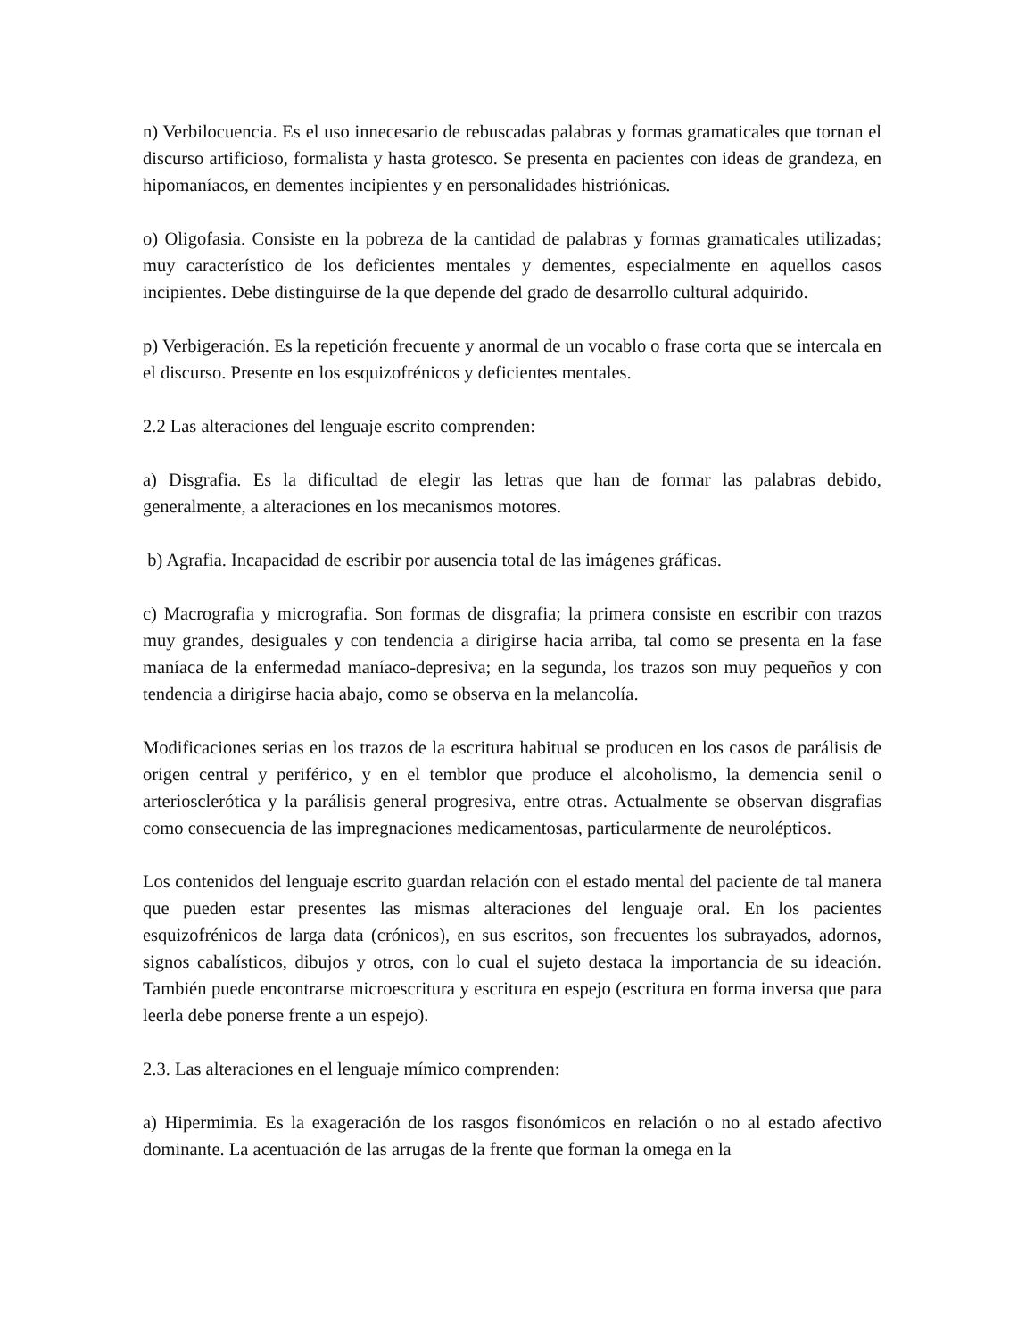n) Verbilocuencia. Es el uso innecesario de rebuscadas palabras y formas gramaticales que tornan el discurso artificioso, formalista y hasta grotesco. Se presenta en pacientes con ideas de grandeza, en hipomaníacos, en dementes incipientes y en personalidades histriónicas.
o) Oligofasia. Consiste en la pobreza de la cantidad de palabras y formas gramaticales utilizadas; muy característico de los deficientes mentales y dementes, especialmente en aquellos casos incipientes. Debe distinguirse de la que depende del grado de desarrollo cultural adquirido.
p) Verbigeración. Es la repetición frecuente y anormal de un vocablo o frase corta que se intercala en el discurso. Presente en los esquizofrénicos y deficientes mentales.
2.2 Las alteraciones del lenguaje escrito comprenden:
a) Disgrafia. Es la dificultad de elegir las letras que han de formar las palabras debido, generalmente, a alteraciones en los mecanismos motores.
b) Agrafia. Incapacidad de escribir por ausencia total de las imágenes gráficas.
c) Macrografia y micrografia. Son formas de disgrafia; la primera consiste en escribir con trazos muy grandes, desiguales y con tendencia a dirigirse hacia arriba, tal como se presenta en la fase maníaca de la enfermedad maníaco-depresiva; en la segunda, los trazos son muy pequeños y con tendencia a dirigirse hacia abajo, como se observa en la melancolía.
Modificaciones serias en los trazos de la escritura habitual se producen en los casos de parálisis de origen central y periférico, y en el temblor que produce el alcoholismo, la demencia senil o arteriosclerótica y la parálisis general progresiva, entre otras. Actualmente se observan disgrafias como consecuencia de las impregnaciones medicamentosas, particularmente de neurolépticos.
Los contenidos del lenguaje escrito guardan relación con el estado mental del paciente de tal manera que pueden estar presentes las mismas alteraciones del lenguaje oral. En los pacientes esquizofrénicos de larga data (crónicos), en sus escritos, son frecuentes los subrayados, adornos, signos cabalísticos, dibujos y otros, con lo cual el sujeto destaca la importancia de su ideación. También puede encontrarse microescritura y escritura en espejo (escritura en forma inversa que para leerla debe ponerse frente a un espejo).
2.3. Las alteraciones en el lenguaje mímico comprenden:
a) Hipermimia. Es la exageración de los rasgos fisonómicos en relación o no al estado afectivo dominante. La acentuación de las arrugas de la frente que forman la omega en la